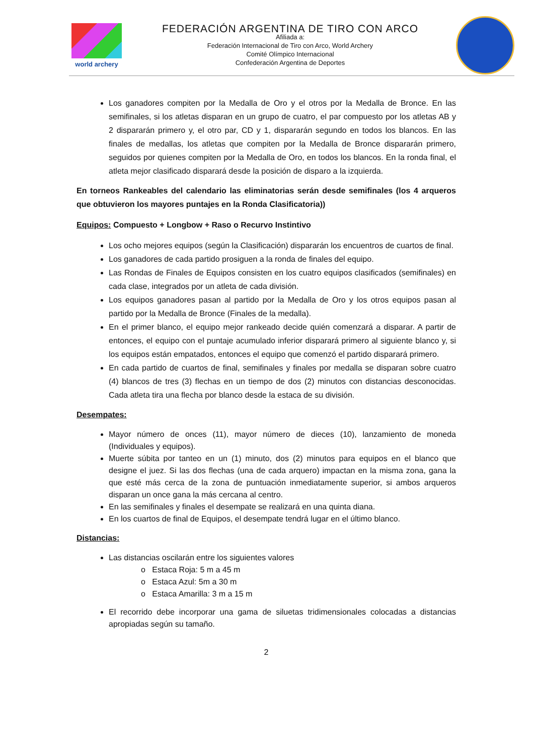world archery
FEDERACIÓN ARGENTINA DE TIRO CON ARCO
Afiliada a:
Federación Internacional de Tiro con Arco, World Archery
Comité Olímpico Internacional
Confederación Argentina de Deportes
Los ganadores compiten por la Medalla de Oro y el otros por la Medalla de Bronce. En las semifinales, si los atletas disparan en un grupo de cuatro, el par compuesto por los atletas AB y 2 dispararán primero y, el otro par, CD y 1, dispararán segundo en todos los blancos. En las finales de medallas, los atletas que compiten por la Medalla de Bronce dispararán primero, seguidos por quienes compiten por la Medalla de Oro, en todos los blancos. En la ronda final, el atleta mejor clasificado disparará desde la posición de disparo a la izquierda.
En torneos Rankeables del calendario las eliminatorias serán desde semifinales (los 4 arqueros que obtuvieron los mayores puntajes en la Ronda Clasificatoria))
Equipos: Compuesto + Longbow + Raso o Recurvo Instintivo
Los ocho mejores equipos (según la Clasificación) dispararán los encuentros de cuartos de final.
Los ganadores de cada partido prosiguen a la ronda de finales del equipo.
Las Rondas de Finales de Equipos consisten en los cuatro equipos clasificados (semifinales) en cada clase, integrados por un atleta de cada división.
Los equipos ganadores pasan al partido por la Medalla de Oro y los otros equipos pasan al partido por la Medalla de Bronce (Finales de la medalla).
En el primer blanco, el equipo mejor rankeado decide quién comenzará a disparar. A partir de entonces, el equipo con el puntaje acumulado inferior disparará primero al siguiente blanco y, si los equipos están empatados, entonces el equipo que comenzó el partido disparará primero.
En cada partido de cuartos de final, semifinales y finales por medalla se disparan sobre cuatro (4) blancos de tres (3) flechas en un tiempo de dos (2) minutos con distancias desconocidas. Cada atleta tira una flecha por blanco desde la estaca de su división.
Desempates:
Mayor número de onces (11), mayor número de dieces (10), lanzamiento de moneda (Individuales y equipos).
Muerte súbita por tanteo en un (1) minuto, dos (2) minutos para equipos en el blanco que designe el juez. Si las dos flechas (una de cada arquero) impactan en la misma zona, gana la que esté más cerca de la zona de puntuación inmediatamente superior, si ambos arqueros disparan un once gana la más cercana al centro.
En las semifinales y finales el desempate se realizará en una quinta diana.
En los cuartos de final de Equipos, el desempate tendrá lugar en el último blanco.
Distancias:
Las distancias oscilarán entre los siguientes valores
o Estaca Roja: 5 m a 45 m
o Estaca Azul: 5m a 30 m
o Estaca Amarilla: 3 m a 15 m
El recorrido debe incorporar una gama de siluetas tridimensionales colocadas a distancias apropiadas según su tamaño.
2